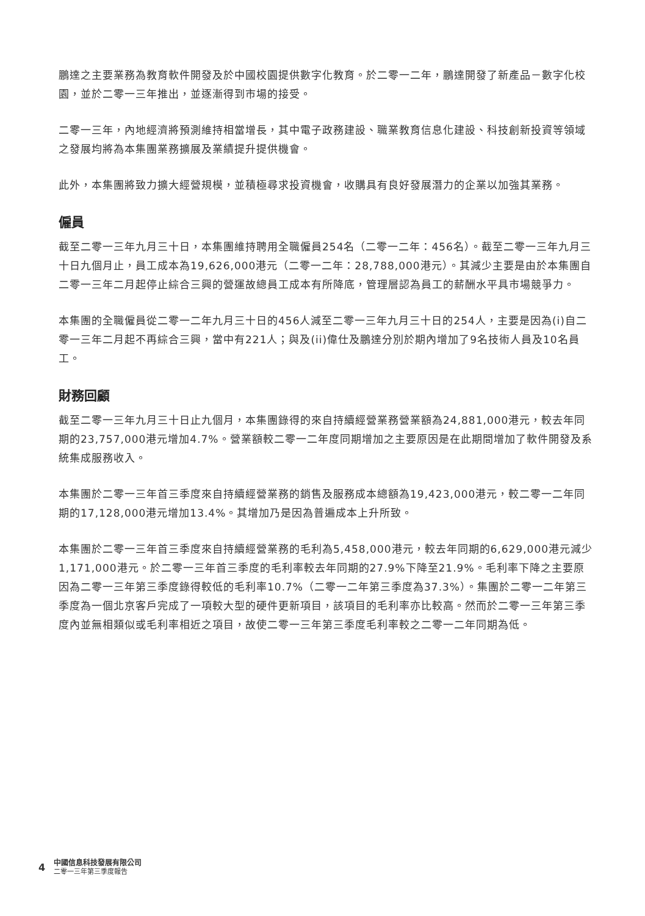鵬達之主要業務為教育軟件開發及於中國校園提供數字化教育。於二零一二年，鵬達開發了新產品－數字化校園，並於二零一三年推出，並逐漸得到市場的接受。
二零一三年，內地經濟將預測維持相當增長，其中電子政務建設、職業教育信息化建設、科技創新投資等領域之發展均將為本集團業務擴展及業績提升提供機會。
此外，本集團將致力擴大經營規模，並積極尋求投資機會，收購具有良好發展潛力的企業以加強其業務。
僱員
截至二零一三年九月三十日，本集團維持聘用全職僱員254名（二零一二年：456名）。截至二零一三年九月三十日九個月止，員工成本為19,626,000港元（二零一二年：28,788,000港元）。其減少主要是由於本集團自二零一三年二月起停止綜合三興的營運故總員工成本有所降底，管理層認為員工的薪酬水平具市場競爭力。
本集團的全職僱員從二零一二年九月三十日的456人減至二零一三年九月三十日的254人，主要是因為(i)自二零一三年二月起不再綜合三興，當中有221人；與及(ii)偉仕及鵬達分別於期內增加了9名技術人員及10名員工。
財務回顧
截至二零一三年九月三十日止九個月，本集團錄得的來自持續經營業務營業額為24,881,000港元，較去年同期的23,757,000港元增加4.7%。營業額較二零一二年度同期增加之主要原因是在此期間增加了軟件開發及系統集成服務收入。
本集團於二零一三年首三季度來自持續經營業務的銷售及服務成本總額為19,423,000港元，較二零一二年同期的17,128,000港元增加13.4%。其增加乃是因為普遍成本上升所致。
本集團於二零一三年首三季度來自持續經營業務的毛利為5,458,000港元，較去年同期的6,629,000港元減少1,171,000港元。於二零一三年首三季度的毛利率較去年同期的27.9%下降至21.9%。毛利率下降之主要原因為二零一三年第三季度錄得較低的毛利率10.7%（二零一二年第三季度為37.3%）。集團於二零一二年第三季度為一個北京客戶完成了一項較大型的硬件更新項目，該項目的毛利率亦比較高。然而於二零一三年第三季度內並無相類似或毛利率相近之項目，故使二零一三年第三季度毛利率較之二零一二年同期為低。
4
中國信息科技發展有限公司
二零一三年第三季度報告